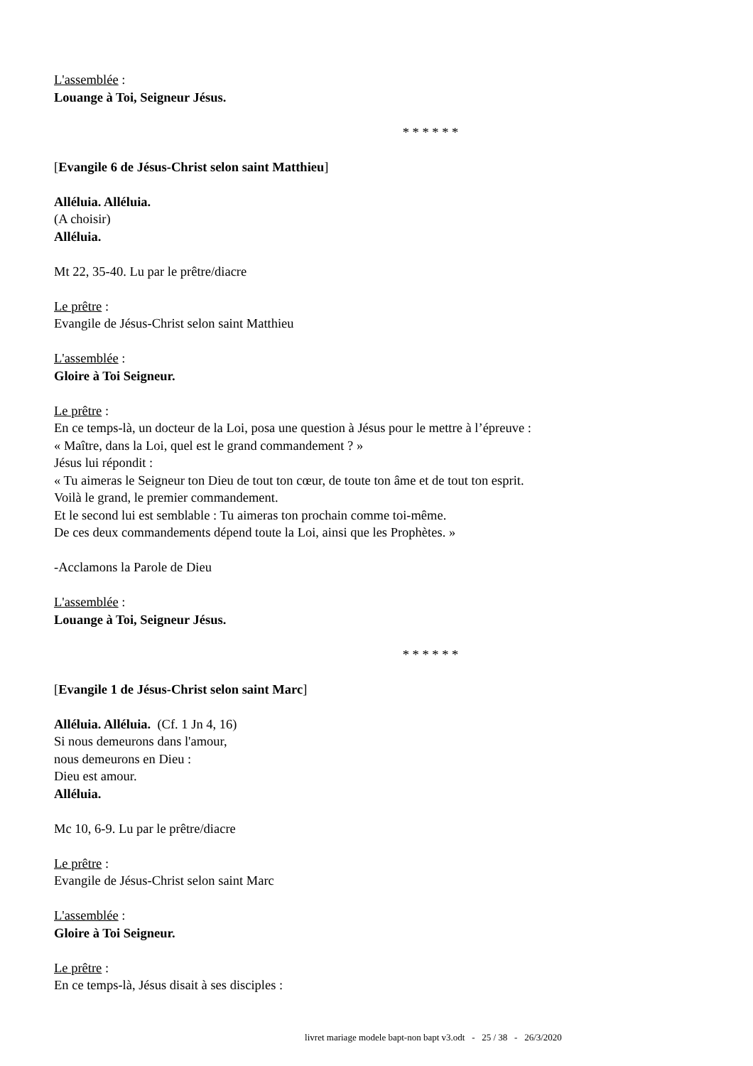L'assemblée :
Louange à Toi, Seigneur Jésus.
* * * * * *
[Evangile 6 de Jésus-Christ selon saint Matthieu]
Alléluia. Alléluia.
(A choisir)
Alléluia.
Mt 22, 35-40. Lu par le prêtre/diacre
Le prêtre :
Evangile de Jésus-Christ selon saint Matthieu
L'assemblée :
Gloire à Toi Seigneur.
Le prêtre :
En ce temps-là, un docteur de la Loi, posa une question à Jésus pour le mettre à l’épreuve :
« Maître, dans la Loi, quel est le grand commandement ? »
Jésus lui répondit :
« Tu aimeras le Seigneur ton Dieu de tout ton cœur, de toute ton âme et de tout ton esprit.
Voilà le grand, le premier commandement.
Et le second lui est semblable : Tu aimeras ton prochain comme toi-même.
De ces deux commandements dépend toute la Loi, ainsi que les Prophètes. »
-Acclamons la Parole de Dieu
L'assemblée :
Louange à Toi, Seigneur Jésus.
* * * * * *
[Evangile 1 de Jésus-Christ selon saint Marc]
Alléluia. Alléluia. (Cf. 1 Jn 4, 16)
Si nous demeurons dans l'amour,
nous demeurons en Dieu :
Dieu est amour.
Alléluia.
Mc 10, 6-9. Lu par le prêtre/diacre
Le prêtre :
Evangile de Jésus-Christ selon saint Marc
L'assemblée :
Gloire à Toi Seigneur.
Le prêtre :
En ce temps-là, Jésus disait à ses disciples :
livret mariage modele bapt-non bapt v3.odt - 25 / 38 - 26/3/2020